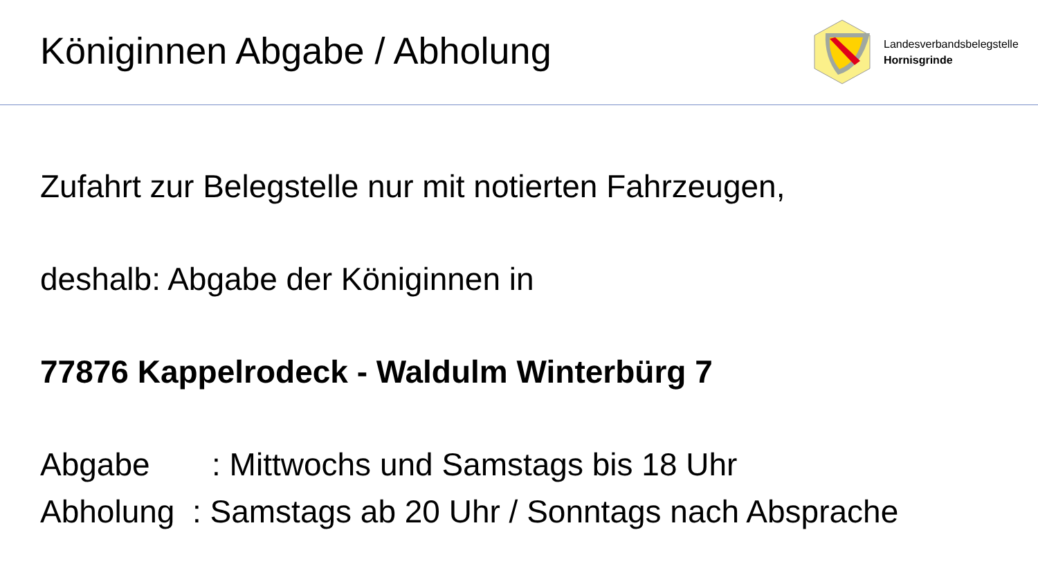Königinnen Abgabe / Abholung
Landesverbandsbelegstelle
Hornisgrinde
Zufahrt zur Belegstelle nur mit notierten Fahrzeugen,
deshalb: Abgabe der Königinnen in
77876 Kappelrodeck - Waldulm Winterbürg 7
Abgabe : Mittwochs und Samstags bis 18 Uhr
Abholung : Samstags ab 20 Uhr / Sonntags nach Absprache